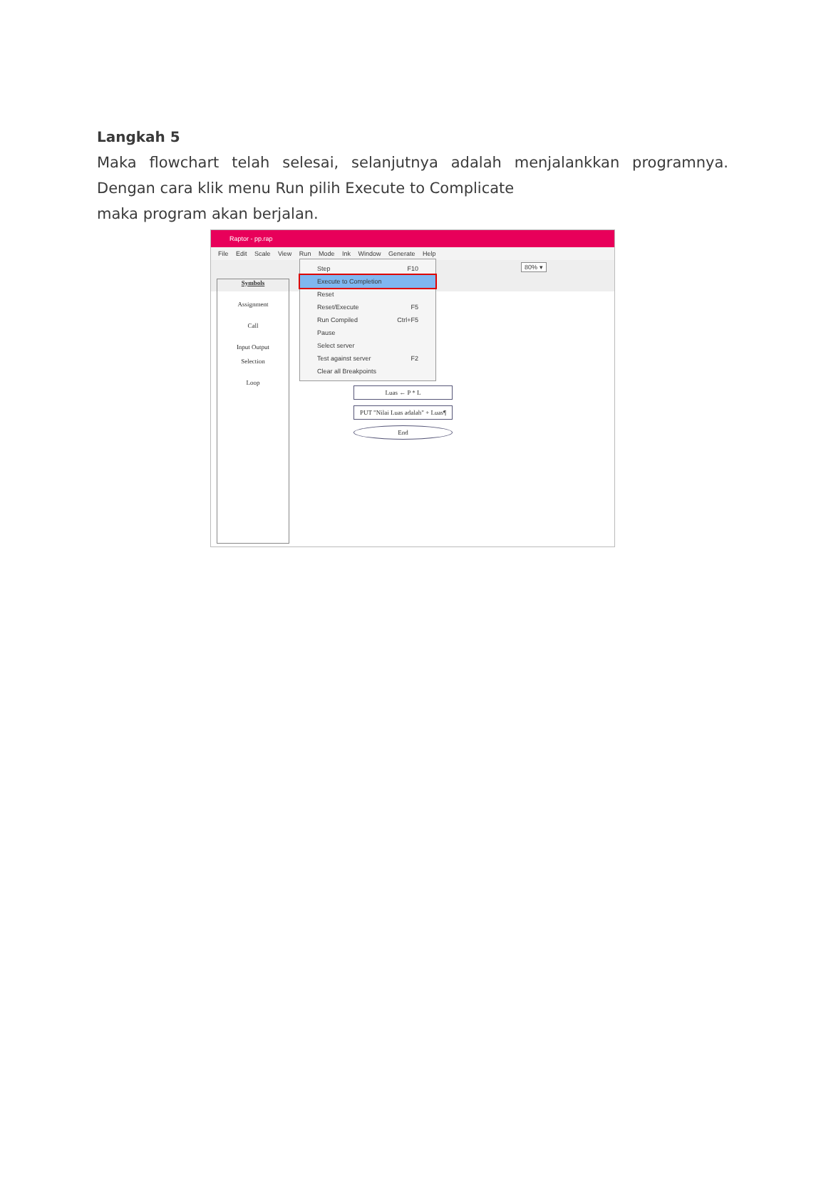Langkah 5
Maka flowchart telah selesai, selanjutnya adalah menjalankkan programnya. Dengan cara klik menu Run pilih Execute to Complicate
maka program akan berjalan.
Raptor - pp.rap
File Edit Scale View Run Mode Ink Window Generate Help
Symbols
Assignment
Call
Input Output
Selection
Loop
Luas ← P * L
PUT "Nilai Luas adalah" + Luas¶
End
Step F10
Execute to Completion
Reset
Reset/Execute F5
Run Compiled Ctrl+F5
Pause
Select server
Test against server F2
Clear all Breakpoints
80% ▾